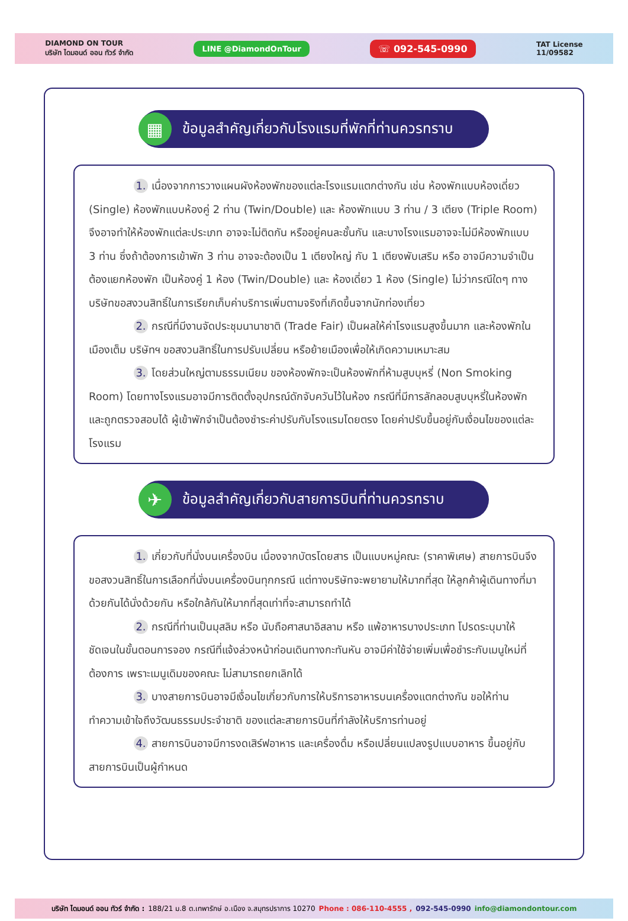DIAMOND ON TOUR
บริษัท ไดมอนด์ ออน ทัวร์ จำกัด
LINE @DiamondOnTour
☏ 092-545-0990
TAT License
11/09582
▦
ข้อมูลสำคัญเกี่ยวกับโรงแรมที่พักที่ท่านควรทราบ
1. เนื่องจากการวางแผนผังห้องพักของแต่ละโรงแรมแตกต่างกัน เช่น ห้องพักแบบห้องเดี่ยว (Single) ห้องพักแบบห้องคู่ 2 ท่าน (Twin/Double) และ ห้องพักแบบ 3 ท่าน / 3 เตียง (Triple Room) จึงอาจทำให้ห้องพักแต่ละประเภท อาจจะไม่ติดกัน หรืออยู่คนละชั้นกัน และบางโรงแรมอาจจะไม่มีห้องพักแบบ 3 ท่าน ซึ่งถ้าต้องการเข้าพัก 3 ท่าน อาจจะต้องเป็น 1 เตียงใหญ่ กับ 1 เตียงพับเสริม หรือ อาจมีความจำเป็นต้องแยกห้องพัก เป็นห้องคู่ 1 ห้อง (Twin/Double) และ ห้องเดี่ยว 1 ห้อง (Single) ไม่ว่ากรณีใดๆ ทางบริษัทขอสงวนสิทธิ์ในการเรียกเก็บค่าบริการเพิ่มตามจริงที่เกิดขึ้นจากนักท่องเที่ยว
2. กรณีที่มีงานจัดประชุมนานาชาติ (Trade Fair) เป็นผลให้ค่าโรงแรมสูงขึ้นมาก และห้องพักในเมืองเต็ม บริษัทฯ ขอสงวนสิทธิ์ในการปรับเปลี่ยน หรือย้ายเมืองเพื่อให้เกิดความเหมาะสม
3. โดยส่วนใหญ่ตามธรรมเนียม ของห้องพักจะเป็นห้องพักที่ห้ามสูบบุหรี่ (Non Smoking Room) โดยทางโรงแรมอาจมีการติดตั้งอุปกรณ์ดักจับควันไว้ในห้อง กรณีที่มีการลักลอบสูบบุหรี่ในห้องพัก และถูกตรวจสอบได้ ผู้เข้าพักจำเป็นต้องชำระค่าปรับกับโรงแรมโดยตรง โดยค่าปรับขึ้นอยู่กับเงื่อนไขของแต่ละโรงแรม
✈
ข้อมูลสำคัญเกี่ยวกับสายการบินที่ท่านควรทราบ
1. เกี่ยวกับที่นั่งบนเครื่องบิน เนื่องจากบัตรโดยสาร เป็นแบบหมู่คณะ (ราคาพิเศษ) สายการบินจึงขอสงวนสิทธิ์ในการเลือกที่นั่งบนเครื่องบินทุกกรณี แต่ทางบริษัทจะพยายามให้มากที่สุด ให้ลูกค้าผู้เดินทางที่มาด้วยกันได้นั่งด้วยกัน หรือใกล้กันให้มากที่สุดเท่าที่จะสามารถทำได้
2. กรณีที่ท่านเป็นมุสลิม หรือ นับถือศาสนาอิสลาม หรือ แพ้อาหารบางประเภท โปรดระบุมาให้ชัดเจนในขั้นตอนการจอง กรณีที่แจ้งล่วงหน้าก่อนเดินทางกะทันหัน อาจมีค่าใช้จ่ายเพิ่มเพื่อชำระกับเมนูใหม่ที่ต้องการ เพราะเมนูเดิมของคณะ ไม่สามารถยกเลิกได้
3. บางสายการบินอาจมีเงื่อนไขเกี่ยวกับการให้บริการอาหารบนเครื่องแตกต่างกัน ขอให้ท่านทำความเข้าใจถึงวัฒนธรรมประจำชาติ ของแต่ละสายการบินที่กำลังให้บริการท่านอยู่
4. สายการบินอาจมีการงดเสิร์ฟอาหาร และเครื่องดื่ม หรือเปลี่ยนแปลงรูปแบบอาหาร ขึ้นอยู่กับสายการบินเป็นผู้กำหนด
บริษัท ไดมอนด์ ออน ทัวร์ จำกัด : 188/21 ม.8 ต.เทพารักษ์ อ.เมือง จ.สมุทรปราการ 10270 Phone : 086-110-4555 , 092-545-0990 info@diamondontour.com